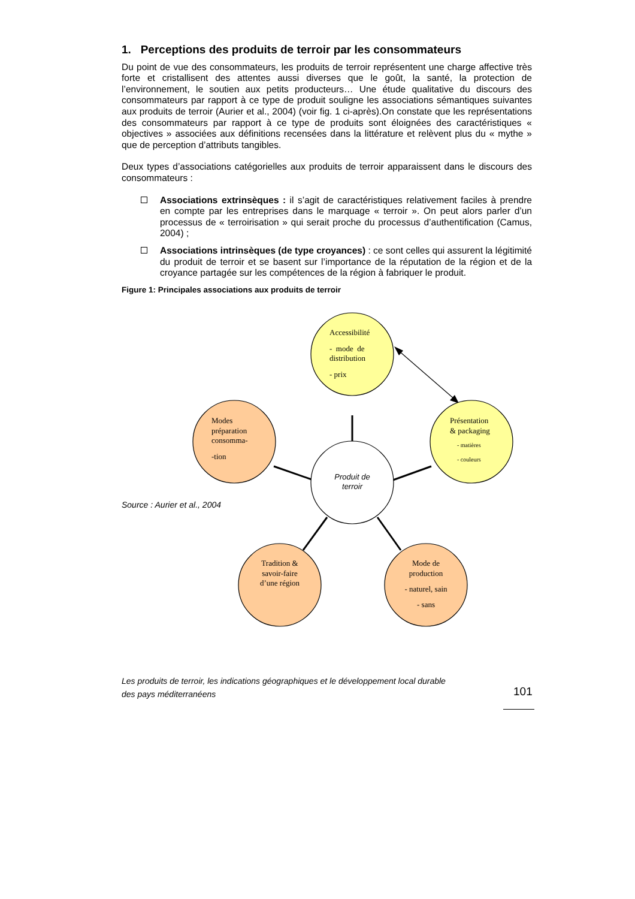1. Perceptions des produits de terroir par les consommateurs
Du point de vue des consommateurs, les produits de terroir représentent une charge affective très forte et cristallisent des attentes aussi diverses que le goût, la santé, la protection de l’environnement, le soutien aux petits producteurs… Une étude qualitative du discours des consommateurs par rapport à ce type de produit souligne les associations sémantiques suivantes aux produits de terroir (Aurier et al., 2004) (voir fig. 1 ci-après).On constate que les représentations des consommateurs par rapport à ce type de produits sont éloignées des caractéristiques « objectives » associées aux définitions recensées dans la littérature et relèvent plus du « mythe » que de perception d’attributs tangibles.
Deux types d’associations catégorielles aux produits de terroir apparaissent dans le discours des consommateurs :
Associations extrinsèques : il s’agit de caractéristiques relativement faciles à prendre en compte par les entreprises dans le marquage « terroir ». On peut alors parler d’un processus de « terroirisation » qui serait proche du processus d’authentification (Camus, 2004) ;
Associations intrinsèques (de type croyances) : ce sont celles qui assurent la légitimité du produit de terroir et se basent sur l’importance de la réputation de la région et de la croyance partagée sur les compétences de la région à fabriquer le produit.
Figure 1: Principales associations aux produits de terroir
Accessibilité
- mode de
distribution
- prix
Présentation
& packaging
- matières
- couleurs
Modes
préparation
consomma-
-tion
Produit de
terroir
Tradition &
savoir-faire
d’une région
Mode de
production
- naturel, sain
- sans
Source : Aurier et al., 2004
Les produits de terroir, les indications géographiques et le développement local durable
des pays méditerranéens
101